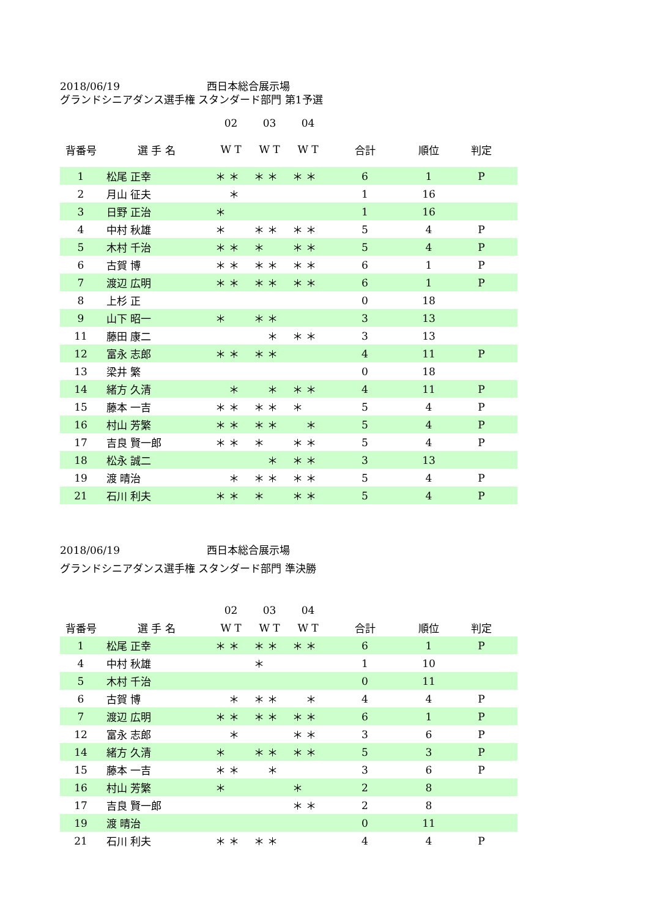2018/06/19 西日本総合展示場
グランドシニアダンス選手権 スタンダード部門 第1予選
| | | 02 | 03 | 04 | | | | |
| --- | --- | --- | --- | --- | --- | --- | --- | --- |
| 背番号 | 選 手 名 | W T | W T | W T | 合計 | 順位 | 判定 | |
| 1 | 松尾 正幸 | ＊ ＊ | ＊ ＊ | ＊ ＊ | 6 | 1 | P | |
| 2 | 月山 征夫 | ＊ | | | 1 | 16 | | |
| 3 | 日野 正治 | ＊ | | | 1 | 16 | | |
| 4 | 中村 秋雄 | ＊ | ＊ ＊ | ＊ ＊ | 5 | 4 | P | |
| 5 | 木村 千治 | ＊ ＊ | ＊ | ＊ ＊ | 5 | 4 | P | |
| 6 | 古賀 博 | ＊ ＊ | ＊ ＊ | ＊ ＊ | 6 | 1 | P | |
| 7 | 渡辺 広明 | ＊ ＊ | ＊ ＊ | ＊ ＊ | 6 | 1 | P | |
| 8 | 上杉 正 | | | | 0 | 18 | | |
| 9 | 山下 昭一 | ＊ | ＊ ＊ | | 3 | 13 | | |
| 11 | 藤田 康二 | | ＊ | ＊ ＊ | 3 | 13 | | |
| 12 | 富永 志郎 | ＊ ＊ | ＊ ＊ | | 4 | 11 | P | |
| 13 | 梁井 繁 | | | | 0 | 18 | | |
| 14 | 緒方 久清 | ＊ | ＊ | ＊ ＊ | 4 | 11 | P | |
| 15 | 藤本 一吉 | ＊ ＊ | ＊ ＊ | ＊ | 5 | 4 | P | |
| 16 | 村山 芳繁 | ＊ ＊ | ＊ ＊ | ＊ | 5 | 4 | P | |
| 17 | 吉良 賢一郎 | ＊ ＊ | ＊ | ＊ ＊ | 5 | 4 | P | |
| 18 | 松永 誠二 | | ＊ | ＊ ＊ | 3 | 13 | | |
| 19 | 渡 晴治 | ＊ | ＊ ＊ | ＊ ＊ | 5 | 4 | P | |
| 21 | 石川 利夫 | ＊ ＊ | ＊ | ＊ ＊ | 5 | 4 | P | |
2018/06/19 西日本総合展示場
グランドシニアダンス選手権 スタンダード部門 準決勝
| | | 02 | 03 | 04 | | | | |
| --- | --- | --- | --- | --- | --- | --- | --- | --- |
| 背番号 | 選 手 名 | W T | W T | W T | 合計 | 順位 | 判定 | |
| 1 | 松尾 正幸 | ＊ ＊ | ＊ ＊ | ＊ ＊ | 6 | 1 | P | |
| 4 | 中村 秋雄 | | ＊ | | 1 | 10 | | |
| 5 | 木村 千治 | | | | 0 | 11 | | |
| 6 | 古賀 博 | ＊ | ＊ ＊ | ＊ | 4 | 4 | P | |
| 7 | 渡辺 広明 | ＊ ＊ | ＊ ＊ | ＊ ＊ | 6 | 1 | P | |
| 12 | 富永 志郎 | ＊ | | ＊ ＊ | 3 | 6 | P | |
| 14 | 緒方 久清 | ＊ | ＊ ＊ | ＊ ＊ | 5 | 3 | P | |
| 15 | 藤本 一吉 | ＊ ＊ | ＊ | | 3 | 6 | P | |
| 16 | 村山 芳繁 | ＊ | | ＊ | 2 | 8 | | |
| 17 | 吉良 賢一郎 | | | ＊ ＊ | 2 | 8 | | |
| 19 | 渡 晴治 | | | | 0 | 11 | | |
| 21 | 石川 利夫 | ＊ ＊ | ＊ ＊ | | 4 | 4 | P | |